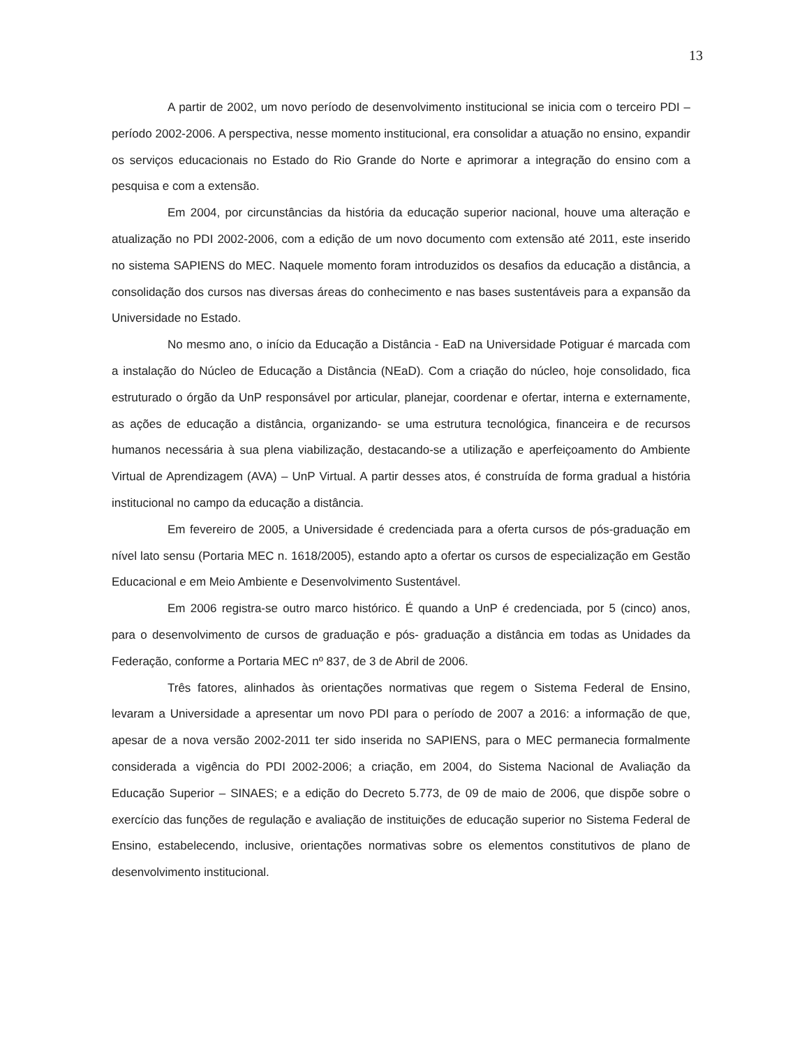13
A partir de 2002, um novo período de desenvolvimento institucional se inicia com o terceiro PDI – período 2002-2006. A perspectiva, nesse momento institucional, era consolidar a atuação no ensino, expandir os serviços educacionais no Estado do Rio Grande do Norte e aprimorar a integração do ensino com a pesquisa e com a extensão.
Em 2004, por circunstâncias da história da educação superior nacional, houve uma alteração e atualização no PDI 2002-2006, com a edição de um novo documento com extensão até 2011, este inserido no sistema SAPIENS do MEC. Naquele momento foram introduzidos os desafios da educação a distância, a consolidação dos cursos nas diversas áreas do conhecimento e nas bases sustentáveis para a expansão da Universidade no Estado.
No mesmo ano, o início da Educação a Distância - EaD na Universidade Potiguar é marcada com a instalação do Núcleo de Educação a Distância (NEaD). Com a criação do núcleo, hoje consolidado, fica estruturado o órgão da UnP responsável por articular, planejar, coordenar e ofertar, interna e externamente, as ações de educação a distância, organizando- se uma estrutura tecnológica, financeira e de recursos humanos necessária à sua plena viabilização, destacando-se a utilização e aperfeiçoamento do Ambiente Virtual de Aprendizagem (AVA) – UnP Virtual. A partir desses atos, é construída de forma gradual a história institucional no campo da educação a distância.
Em fevereiro de 2005, a Universidade é credenciada para a oferta cursos de pós-graduação em nível lato sensu (Portaria MEC n. 1618/2005), estando apto a ofertar os cursos de especialização em Gestão Educacional e em Meio Ambiente e Desenvolvimento Sustentável.
Em 2006 registra-se outro marco histórico. É quando a UnP é credenciada, por 5 (cinco) anos, para o desenvolvimento de cursos de graduação e pós- graduação a distância em todas as Unidades da Federação, conforme a Portaria MEC nº 837, de 3 de Abril de 2006.
Três fatores, alinhados às orientações normativas que regem o Sistema Federal de Ensino, levaram a Universidade a apresentar um novo PDI para o período de 2007 a 2016: a informação de que, apesar de a nova versão 2002-2011 ter sido inserida no SAPIENS, para o MEC permanecia formalmente considerada a vigência do PDI 2002-2006; a criação, em 2004, do Sistema Nacional de Avaliação da Educação Superior – SINAES; e a edição do Decreto 5.773, de 09 de maio de 2006, que dispõe sobre o exercício das funções de regulação e avaliação de instituições de educação superior no Sistema Federal de Ensino, estabelecendo, inclusive, orientações normativas sobre os elementos constitutivos de plano de desenvolvimento institucional.